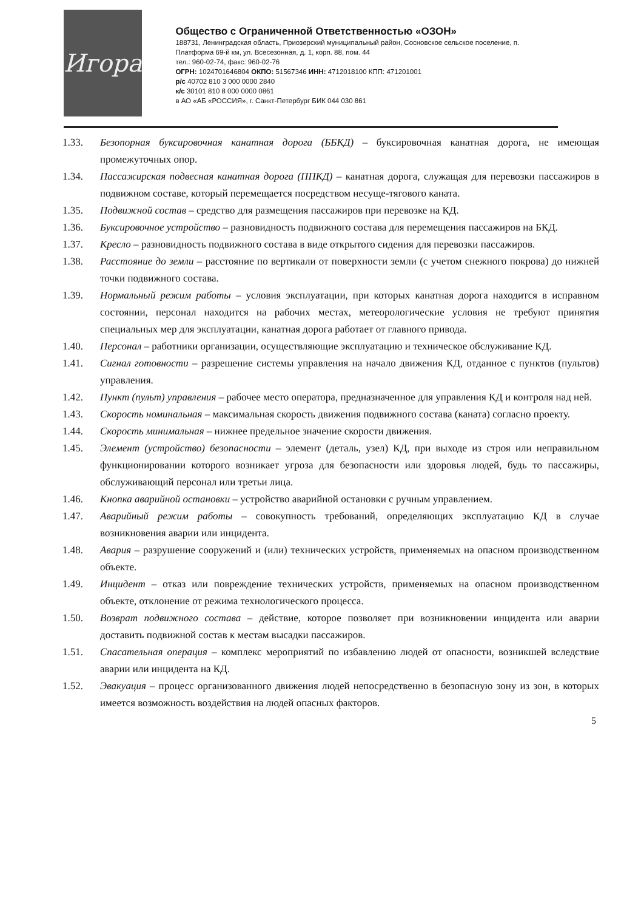Игора
Общество с Ограниченной Ответственностью «ОЗОН»
188731, Ленинградская область, Приозерский муниципальный район, Сосновское сельское поселение, п. Платформа 69-й км, ул. Всесезонная, д. 1, корп. 88, пом. 44
тел.: 960-02-74, факс: 960-02-76
ОГРН: 1024701646804 ОКПО: 51567346 ИНН: 4712018100 КПП: 471201001
р/с 40702 810 3 000 0000 2840
к/с 30101 810 8 000 0000 0861
в АО «АБ «РОССИЯ», г. Санкт-Петербург БИК 044 030 861
1.33. Безопорная буксировочная канатная дорога (ББКД) – буксировочная канатная дорога, не имеющая промежуточных опор.
1.34. Пассажирская подвесная канатная дорога (ППКД) – канатная дорога, служащая для перевозки пассажиров в подвижном составе, который перемещается посредством несуще-тягового каната.
1.35. Подвижной состав – средство для размещения пассажиров при перевозке на КД.
1.36. Буксировочное устройство – разновидность подвижного состава для перемещения пассажиров на БКД.
1.37. Кресло – разновидность подвижного состава в виде открытого сидения для перевозки пассажиров.
1.38. Расстояние до земли – расстояние по вертикали от поверхности земли (с учетом снежного покрова) до нижней точки подвижного состава.
1.39. Нормальный режим работы – условия эксплуатации, при которых канатная дорога находится в исправном состоянии, персонал находится на рабочих местах, метеорологические условия не требуют принятия специальных мер для эксплуатации, канатная дорога работает от главного привода.
1.40. Персонал – работники организации, осуществляющие эксплуатацию и техническое обслуживание КД.
1.41. Сигнал готовности – разрешение системы управления на начало движения КД, отданное с пунктов (пультов) управления.
1.42. Пункт (пульт) управления – рабочее место оператора, предназначенное для управления КД и контроля над ней.
1.43. Скорость номинальная – максимальная скорость движения подвижного состава (каната) согласно проекту.
1.44. Скорость минимальная – нижнее предельное значение скорости движения.
1.45. Элемент (устройство) безопасности – элемент (деталь, узел) КД, при выходе из строя или неправильном функционировании которого возникает угроза для безопасности или здоровья людей, будь то пассажиры, обслуживающий персонал или третьи лица.
1.46. Кнопка аварийной остановки – устройство аварийной остановки с ручным управлением.
1.47. Аварийный режим работы – совокупность требований, определяющих эксплуатацию КД в случае возникновения аварии или инцидента.
1.48. Авария – разрушение сооружений и (или) технических устройств, применяемых на опасном производственном объекте.
1.49. Инцидент – отказ или повреждение технических устройств, применяемых на опасном производственном объекте, отклонение от режима технологического процесса.
1.50. Возврат подвижного состава – действие, которое позволяет при возникновении инцидента или аварии доставить подвижной состав к местам высадки пассажиров.
1.51. Спасательная операция – комплекс мероприятий по избавлению людей от опасности, возникшей вследствие аварии или инцидента на КД.
1.52. Эвакуация – процесс организованного движения людей непосредственно в безопасную зону из зон, в которых имеется возможность воздействия на людей опасных факторов.
5